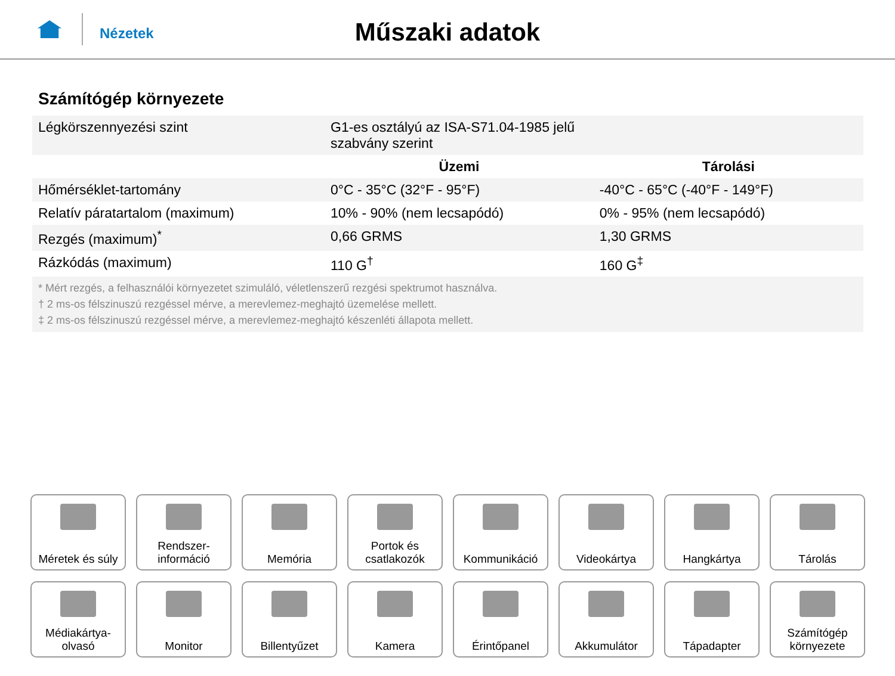Nézetek
Műszaki adatok
Számítógép környezete
| Légkörszennyezési szint | G1-es osztályú az ISA-S71.04-1985 jelű szabvány szerint | |
| | Üzemi | Tárolási |
| Hőmérséklet-tartomány | 0°C - 35°C (32°F - 95°F) | -40°C - 65°C (-40°F - 149°F) |
| Relatív páratartalom (maximum) | 10% - 90% (nem lecsapódó) | 0% - 95% (nem lecsapódó) |
| Rezgés (maximum)<sup>*</sup> | 0,66 GRMS | 1,30 GRMS |
| Rázkódás (maximum) | 110 G<sup>†</sup> | 160 G<sup>‡</sup> |
| * Mért rezgés, a felhasználói környezetet szimuláló, véletlenszerű rezgési spektrumot használva. † 2 ms-os félszinuszú rezgéssel mérve, a merevlemez-meghajtó üzemelése mellett. ‡ 2 ms-os félszinuszú rezgéssel mérve, a merevlemez-meghajtó készenléti állapota mellett. | | |
Méretek és súly
Rendszer-
információ
Memória
Portok és
csatlakozók
Kommunikáció
Videokártya
Hangkártya
Tárolás
Médiakártya-
olvasó
Monitor
Billentyűzet
Kamera
Érintőpanel
Akkumulátor
Tápadapter
Számítógép
környezete